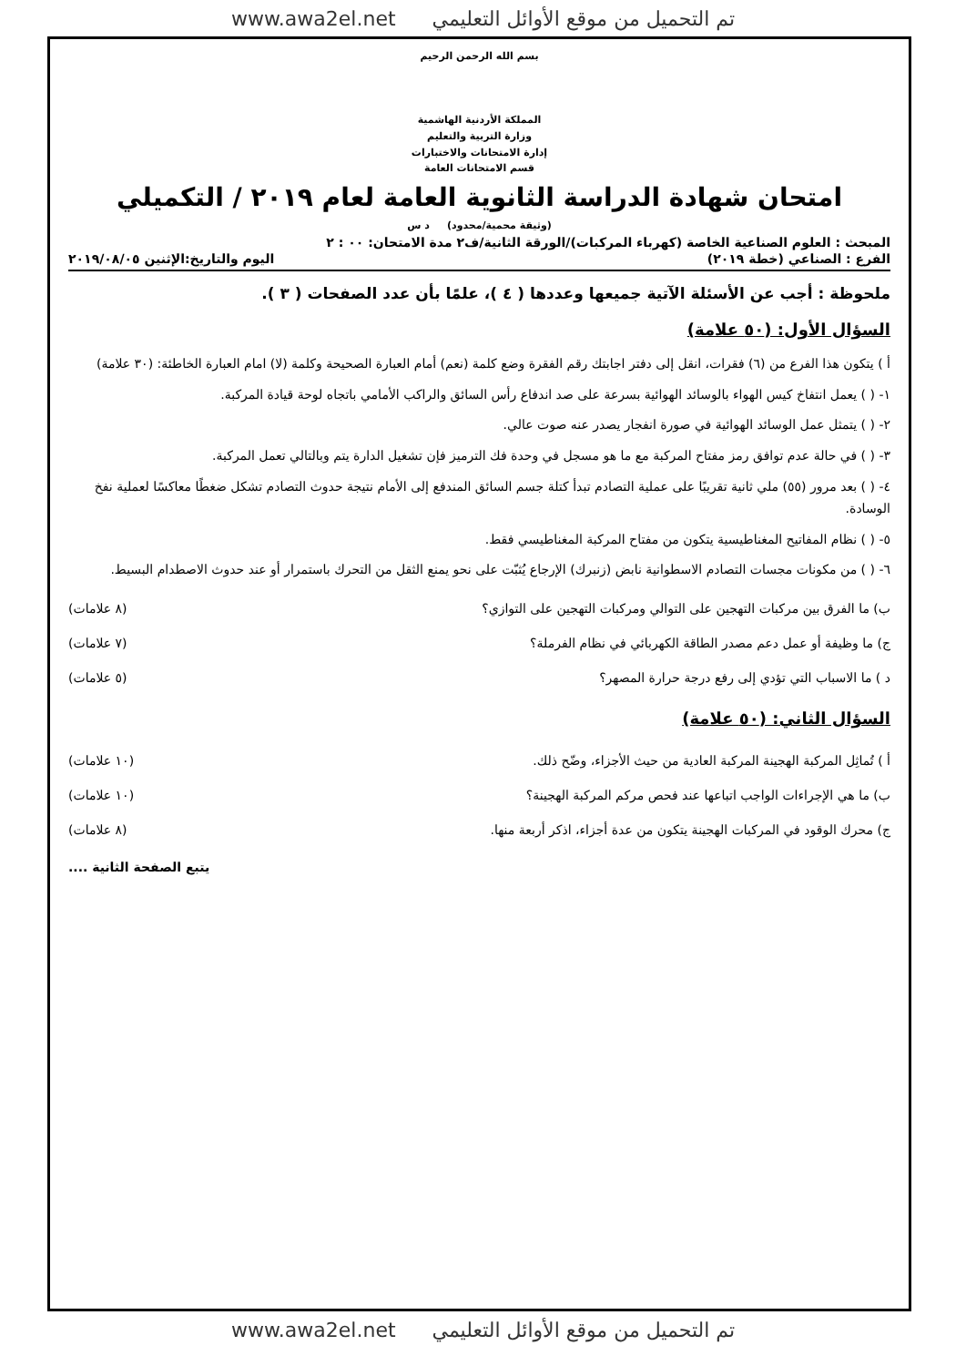تم التحميل من موقع الأوائل التعليمي www.awa2el.net
بسم الله الرحمن الرحيم
المملكة الأردنية الهاشمية
وزارة التربية والتعليم
إدارة الامتحانات والاختبارات
قسم الامتحانات العامة
امتحان شهادة الدراسة الثانوية العامة لعام ٢٠١٩ / التكميلي
(وثيقة محمية/محدود) د س
المبحث : العلوم الصناعية الخاصة (كهرباء المركبات)/الورقة الثانية/ف٢ مدة الامتحان: ٠٠ : ٢
الفرع : الصناعي (خطة ٢٠١٩) اليوم والتاريخ:الإثنين ٢٠١٩/٠٨/٠٥
ملحوظة : أجب عن الأسئلة الآتية جميعها وعددها ( ٤ )، علمًا بأن عدد الصفحات ( ٣ ).
السؤال الأول: (٥٠ علامة)
أ ) يتكون هذا الفرع من (٦) فقرات، انقل إلى دفتر اجابتك رقم الفقرة وضع كلمة (نعم) أمام العبارة الصحيحة وكلمة (لا) امام العبارة الخاطئة: (٣٠ علامة)
١- ( ) يعمل انتفاخ كيس الهواء بالوسائد الهوائية بسرعة على صد اندفاع رأس السائق والراكب الأمامي باتجاه لوحة قيادة المركبة.
٢- ( ) يتمثل عمل الوسائد الهوائية في صورة انفجار يصدر عنه صوت عالي.
٣- ( ) في حالة عدم توافق رمز مفتاح المركبة مع ما هو مسجل في وحدة فك الترميز فإن تشغيل الدارة يتم وبالتالي تعمل المركبة.
٤- ( ) بعد مرور (٥٥) ملي ثانية تقريبًا على عملية التصادم تبدأ كتلة جسم السائق المندفع إلى الأمام نتيجة حدوث التصادم تشكل ضغطًا معاكسًا لعملية نفخ الوسادة.
٥- ( ) نظام المفاتيح المغناطيسية يتكون من مفتاح المركبة المغناطيسي فقط.
٦- ( ) من مكونات مجسات التصادم الاسطوانية نابض (زنبرك) الإرجاع يُثبّت على نحو يمنع الثقل من التحرك باستمرار أو عند حدوث الاصطدام البسيط.
ب) ما الفرق بين مركبات التهجين على التوالي ومركبات التهجين على التوازي؟ (٨ علامات)
ج) ما وظيفة أو عمل دعم مصدر الطاقة الكهربائي في نظام الفرملة؟ (٧ علامات)
د ) ما الاسباب التي تؤدي إلى رفع درجة حرارة المصهر؟ (٥ علامات)
السؤال الثاني: (٥٠ علامة)
أ ) تُماثِل المركبة الهجينة المركبة العادية من حيث الأجزاء، وضّح ذلك. (١٠ علامات)
ب) ما هي الإجراءات الواجب اتباعها عند فحص مركم المركبة الهجينة؟ (١٠ علامات)
ج) محرك الوقود في المركبات الهجينة يتكون من عدة أجزاء، اذكر أربعة منها. (٨ علامات)
يتبع الصفحة الثانية ....
تم التحميل من موقع الأوائل التعليمي www.awa2el.net